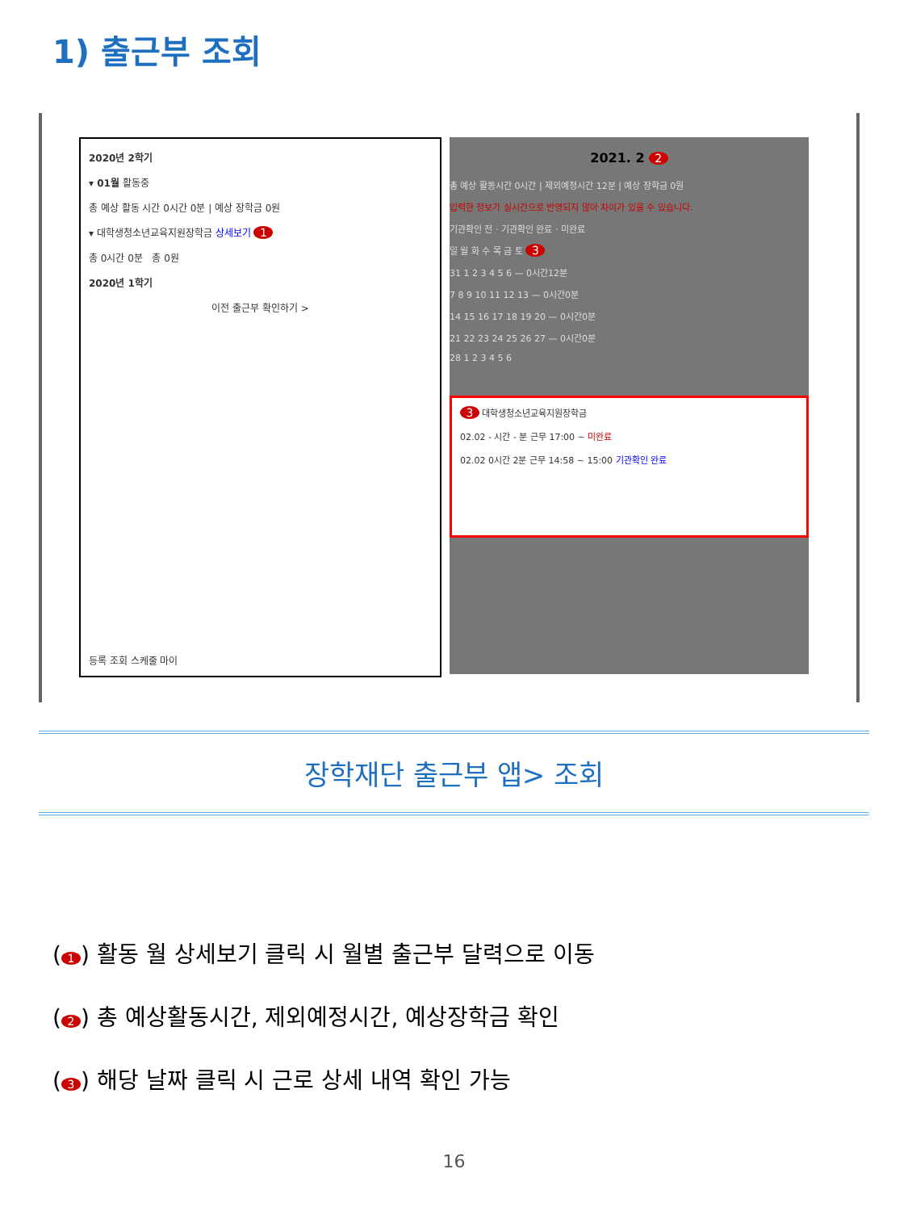1) 출근부 조회
2020년 2학기
▾ 01월 활동중
총 예상 활동 시간 0시간 0분 | 예상 장학금 0원
▾ 대학생청소년교육지원장학금 상세보기 1
총 0시간 0분 총 0원
2020년 1학기
이전 출근부 확인하기 >
등록 조회 스케줄 마이
2021. 2 2
총 예상 활동시간 0시간 | 제외예정시간 12분 | 예상 장학금 0원
입력한 정보가 실시간으로 반영되지 않아 차이가 있을 수 있습니다.
기관확인 전 · 기관확인 완료 · 미완료
일 월 화 수 목 금 토 3
31 1 2 3 4 5 6 — 0시간12분
7 8 9 10 11 12 13 — 0시간0분
14 15 16 17 18 19 20 — 0시간0분
21 22 23 24 25 26 27 — 0시간0분
28 1 2 3 4 5 6
3 대학생청소년교육지원장학금
02.02 - 시간 - 분 근무 17:00 ~ 미완료
02.02 0시간 2분 근무 14:58 ~ 15:00 기관확인 완료
장학재단 출근부 앱> 조회
(1) 활동 월 상세보기 클릭 시 월별 출근부 달력으로 이동
(2) 총 예상활동시간, 제외예정시간, 예상장학금 확인
(3) 해당 날짜 클릭 시 근로 상세 내역 확인 가능
16